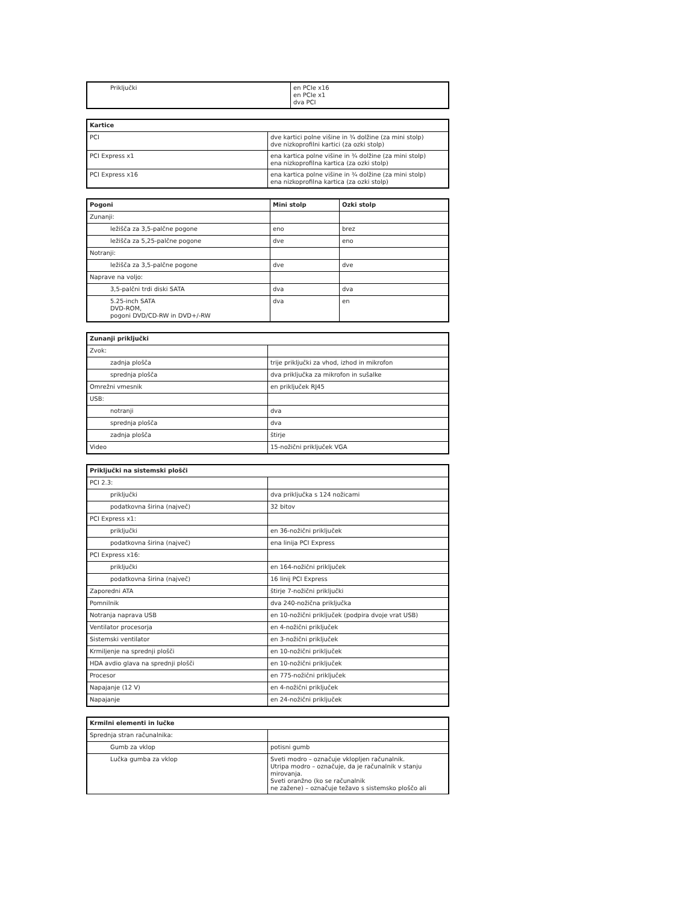| Priključki | en PCIe x16 en PCIe x1 dva PCI |
| Kartice | |
| --- | --- |
| PCI | dve kartici polne višine in ¾ dolžine (za mini stolp) dve nizkoprofilni kartici (za ozki stolp) |
| PCI Express x1 | ena kartica polne višine in ¾ dolžine (za mini stolp) ena nizkoprofilna kartica (za ozki stolp) |
| PCI Express x16 | ena kartica polne višine in ¾ dolžine (za mini stolp) ena nizkoprofilna kartica (za ozki stolp) |
| Pogoni | Mini stolp | Ozki stolp |
| --- | --- | --- |
| Zunanji: | | |
| ležišča za 3,5-palčne pogone | eno | brez |
| ležišča za 5,25-palčne pogone | dve | eno |
| Notranji: | | |
| ležišča za 3,5-palčne pogone | dve | dve |
| Naprave na voljo: | | |
| 3,5-palčni trdi diski SATA | dva | dva |
| 5.25-inch SATA DVD-ROM, pogoni DVD/CD-RW in DVD+/-RW | dva | en |
| Zunanji priključki | |
| --- | --- |
| Zvok: | |
| zadnja plošča | trije priključki za vhod, izhod in mikrofon |
| sprednja plošča | dva priključka za mikrofon in sušalke |
| Omrežni vmesnik | en priključek RJ45 |
| USB: | |
| notranji | dva |
| sprednja plošča | dva |
| zadnja plošča | štirje |
| Video | 15-nožični priključek VGA |
| Priključki na sistemski plošči | |
| --- | --- |
| PCI 2.3: | |
| priključki | dva priključka s 124 nožicami |
| podatkovna širina (največ) | 32 bitov |
| PCI Express x1: | |
| priključki | en 36-nožični priključek |
| podatkovna širina (največ) | ena linija PCI Express |
| PCI Express x16: | |
| priključki | en 164-nožični priključek |
| podatkovna širina (največ) | 16 linij PCI Express |
| Zaporedni ATA | štirje 7-nožični priključki |
| Pomnilnik | dva 240-nožična priključka |
| Notranja naprava USB | en 10-nožični priključek (podpira dvoje vrat USB) |
| Ventilator procesorja | en 4-nožični priključek |
| Sistemski ventilator | en 3-nožični priključek |
| Krmiljenje na sprednji plošči | en 10-nožični priključek |
| HDA avdio glava na sprednji plošči | en 10-nožični priključek |
| Procesor | en 775-nožični priključek |
| Napajanje (12 V) | en 4-nožični priključek |
| Napajanje | en 24-nožični priključek |
| Krmilni elementi in lučke | |
| --- | --- |
| Sprednja stran računalnika: | |
| Gumb za vklop | potisni gumb |
| Lučka gumba za vklop | Sveti modro – označuje vklopljen računalnik. Utripa modro – označuje, da je računalnik v stanju mirovanja. Sveti oranžno (ko se računalnik ne zažene) – označuje težavo s sistemsko ploščo ali |